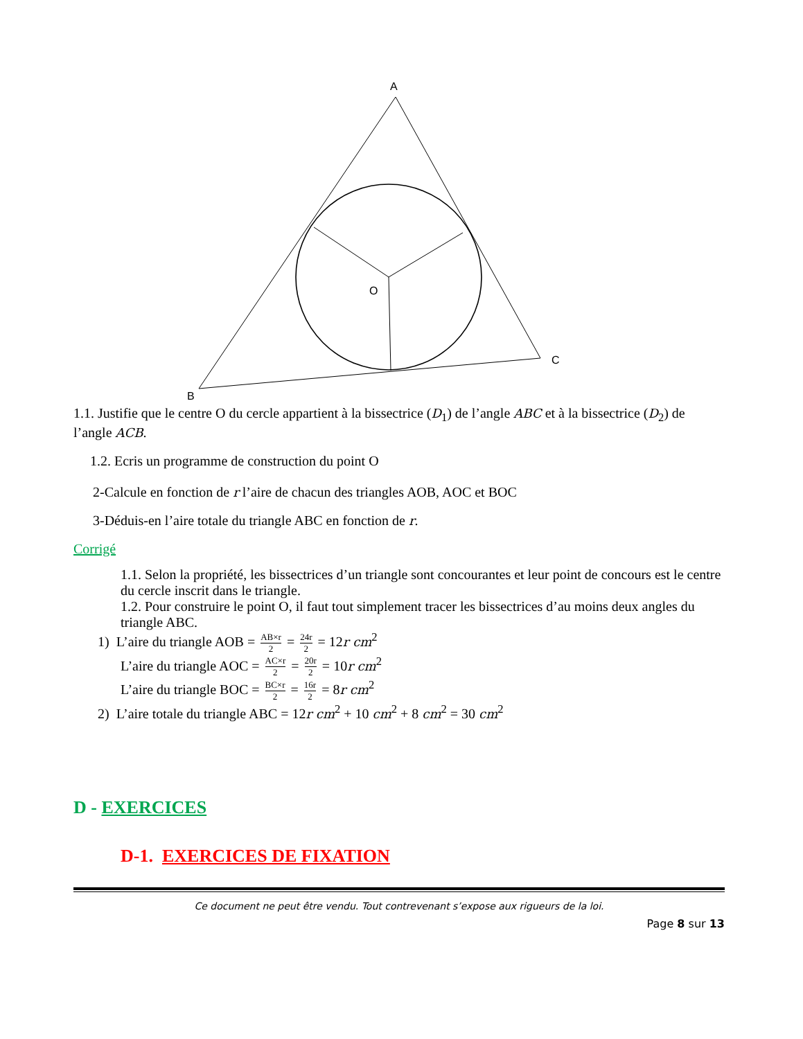A
B
C
O
1.1. Justifie que le centre O du cercle appartient à la bissectrice (D<sub>1</sub>) de l’angle ABC et à la bissectrice (D<sub>2</sub>) de l’angle ACB.
1.2. Ecris un programme de construction du point O
2-Calcule en fonction de r l’aire de chacun des triangles AOB, AOC et BOC
3-Déduis-en l’aire totale du triangle ABC en fonction de r.
Corrigé
1.1. Selon la propriété, les bissectrices d’un triangle sont concourantes et leur point de concours est le centre du cercle inscrit dans le triangle.
1.2. Pour construire le point O, il faut tout simplement tracer les bissectrices d’au moins deux angles du triangle ABC.
1) L’aire du triangle AOB = AB×r 2 = 24r 2 = 12r cm<sup>2</sup>
L’aire du triangle AOC = AC×r 2 = 20r 2 = 10r cm<sup>2</sup>
L’aire du triangle BOC = BC×r 2 = 16r 2 = 8r cm<sup>2</sup>
2) L’aire totale du triangle ABC = 12r cm<sup>2</sup> + 10 cm<sup>2</sup> + 8 cm<sup>2</sup> = 30 cm<sup>2</sup>
D - EXERCICES
D-1. EXERCICES DE FIXATION
Ce document ne peut être vendu. Tout contrevenant s’expose aux rigueurs de la loi.
Page 8 sur 13